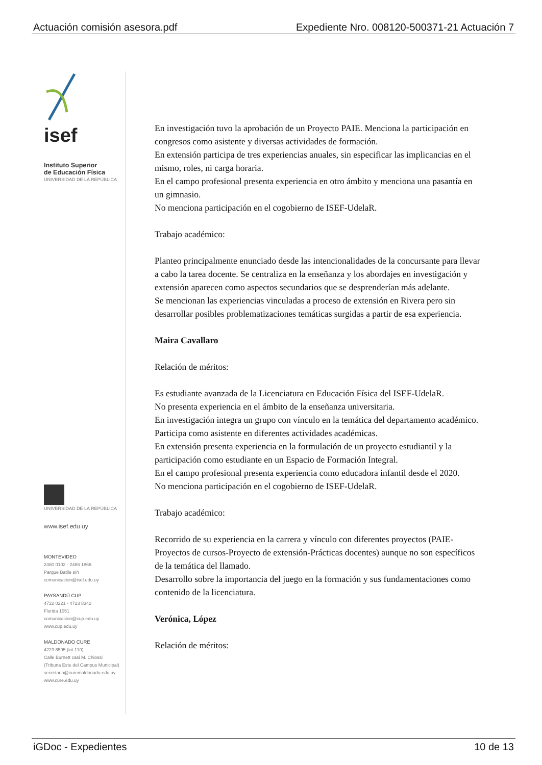Actuación comisión asesora.pdf Expediente Nro. 008120-500371-21 Actuación 7
isef
Instituto Superior
de Educación Física
UNIVERSIDAD DE LA REPÚBLICA
UNIVERSIDAD DE LA REPÚBLICA
www.isef.edu.uy
MONTEVIDEO
2480 0102 - 2486 1866
Parque Batlle s/n
comunicacion@isef.edu.uy
PAYSANDÚ CUP
4722 0221 - 4723 8342
Florida 1051
comunicacion@cup.edu.uy
www.cup.edu.uy
MALDONADO CURE
4223 6595 (int.110)
Calle Burnett casi M. Chiossi
(Tribuna Este del Campus Municipal)
secretaria@curemaldonado.edu.uy
www.cure.edu.uy
En investigación tuvo la aprobación de un Proyecto PAIE. Menciona la participación en congresos como asistente y diversas actividades de formación.
En extensión participa de tres experiencias anuales, sin especificar las implicancias en el mismo, roles, ni carga horaria.
En el campo profesional presenta experiencia en otro ámbito y menciona una pasantía en un gimnasio.
No menciona participación en el cogobierno de ISEF-UdelaR.
Trabajo académico:
Planteo principalmente enunciado desde las intencionalidades de la concursante para llevar a cabo la tarea docente. Se centraliza en la enseñanza y los abordajes en investigación y extensión aparecen como aspectos secundarios que se desprenderían más adelante.
Se mencionan las experiencias vinculadas a proceso de extensión en Rivera pero sin desarrollar posibles problematizaciones temáticas surgidas a partir de esa experiencia.
Maira Cavallaro
Relación de méritos:
Es estudiante avanzada de la Licenciatura en Educación Física del ISEF-UdelaR.
No presenta experiencia en el ámbito de la enseñanza universitaria.
En investigación integra un grupo con vínculo en la temática del departamento académico. Participa como asistente en diferentes actividades académicas.
En extensión presenta experiencia en la formulación de un proyecto estudiantil y la participación como estudiante en un Espacio de Formación Integral.
En el campo profesional presenta experiencia como educadora infantil desde el 2020.
No menciona participación en el cogobierno de ISEF-UdelaR.
Trabajo académico:
Recorrido de su experiencia en la carrera y vínculo con diferentes proyectos (PAIE-Proyectos de cursos-Proyecto de extensión-Prácticas docentes) aunque no son específicos de la temática del llamado.
Desarrollo sobre la importancia del juego en la formación y sus fundamentaciones como contenido de la licenciatura.
Verónica, López
Relación de méritos:
iGDoc - Expedientes 10 de 13